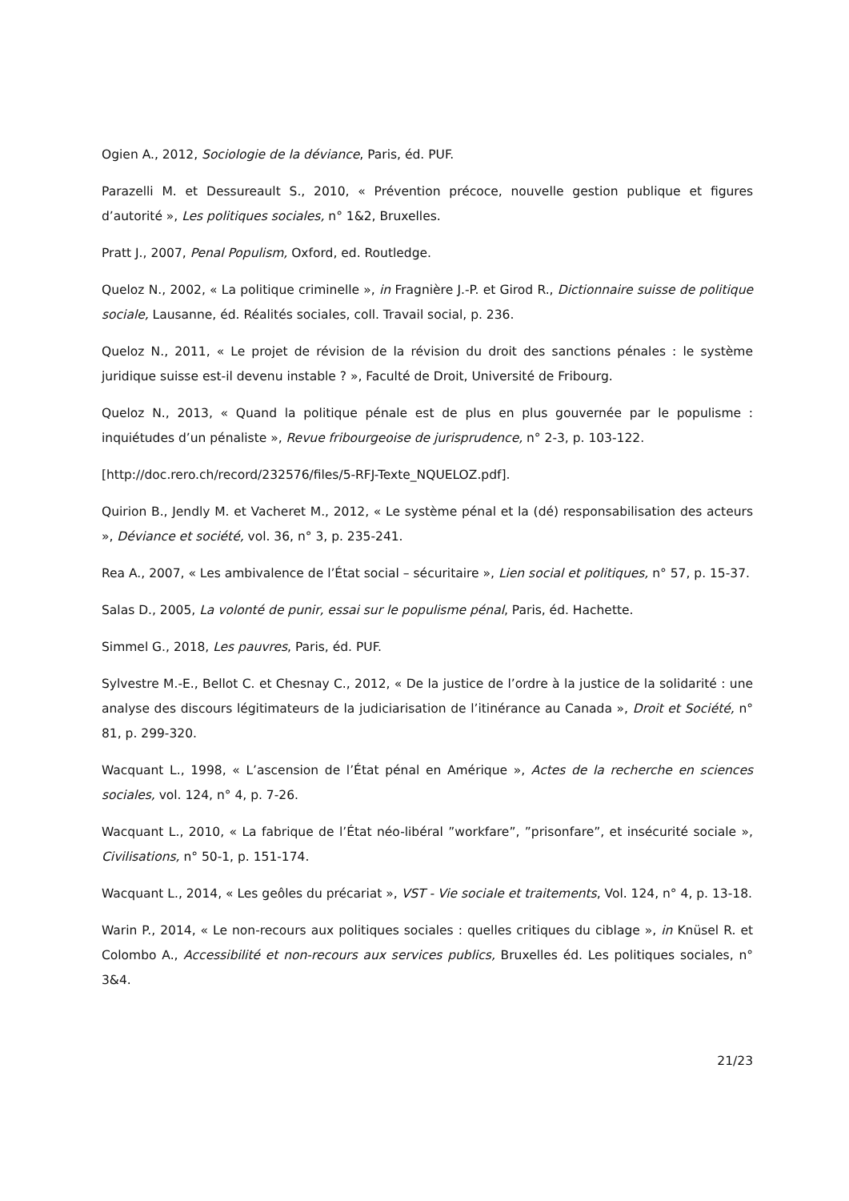Ogien A., 2012, Sociologie de la déviance, Paris, éd. PUF.
Parazelli M. et Dessureault S., 2010, « Prévention précoce, nouvelle gestion publique et figures d’autorité », Les politiques sociales, n° 1&2, Bruxelles.
Pratt J., 2007, Penal Populism, Oxford, ed. Routledge.
Queloz N., 2002, « La politique criminelle », in Fragnière J.-P. et Girod R., Dictionnaire suisse de politique sociale, Lausanne, éd. Réalités sociales, coll. Travail social, p. 236.
Queloz N., 2011, « Le projet de révision de la révision du droit des sanctions pénales : le système juridique suisse est-il devenu instable ? », Faculté de Droit, Université de Fribourg.
Queloz N., 2013, « Quand la politique pénale est de plus en plus gouvernée par le populisme : inquiétudes d’un pénaliste », Revue fribourgeoise de jurisprudence, n° 2-3, p. 103-122.
[http://doc.rero.ch/record/232576/files/5-RFJ-Texte_NQUELOZ.pdf].
Quirion B., Jendly M. et Vacheret M., 2012, « Le système pénal et la (dé) responsabilisation des acteurs », Déviance et société, vol. 36, n° 3, p. 235-241.
Rea A., 2007, « Les ambivalence de l’État social – sécuritaire », Lien social et politiques, n° 57, p. 15-37.
Salas D., 2005, La volonté de punir, essai sur le populisme pénal, Paris, éd. Hachette.
Simmel G., 2018, Les pauvres, Paris, éd. PUF.
Sylvestre M.-E., Bellot C. et Chesnay C., 2012, « De la justice de l’ordre à la justice de la solidarité : une analyse des discours légitimateurs de la judiciarisation de l’itinérance au Canada », Droit et Société, n° 81, p. 299-320.
Wacquant L., 1998, « L’ascension de l’État pénal en Amérique », Actes de la recherche en sciences sociales, vol. 124, n° 4, p. 7-26.
Wacquant L., 2010, « La fabrique de l’État néo-libéral ”workfare”, ”prisonfare”, et insécurité sociale », Civilisations, n° 50-1, p. 151-174.
Wacquant L., 2014, « Les geôles du précariat », VST - Vie sociale et traitements, Vol. 124, n° 4, p. 13-18.
Warin P., 2014, « Le non-recours aux politiques sociales : quelles critiques du ciblage », in Knüsel R. et Colombo A., Accessibilité et non-recours aux services publics, Bruxelles éd. Les politiques sociales, n° 3&4.
21/23